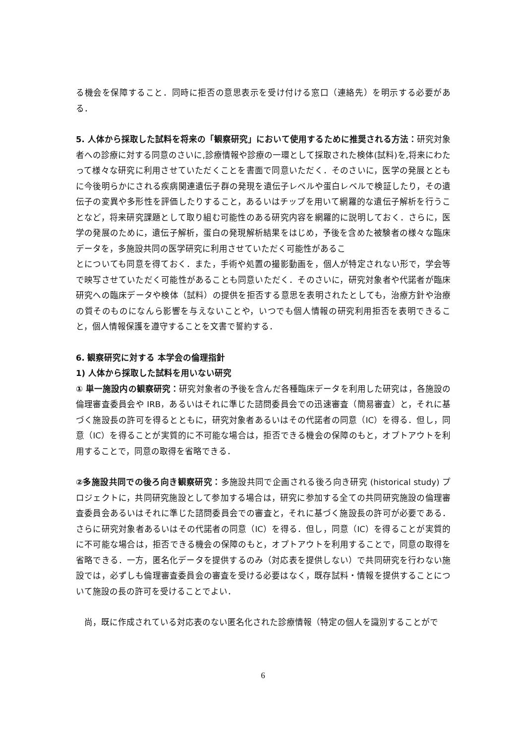る機会を保障すること．同時に拒否の意思表示を受け付ける窓口（連絡先）を明示する必要がある．
5. 人体から採取した試料を将来の「観察研究」において使用するために推奨される方法：研究対象者への診療に対する同意のさいに,診療情報や診療の一環として採取された検体(試料)を,将来にわたって様々な研究に利用させていただくことを書面で同意いただく．そのさいに，医学の発展とともに今後明らかにされる疾病関連遺伝子群の発現を遺伝子レベルや蛋白レベルで検証したり，その遺伝子の変異や多形性を評価したりすること，あるいはチップを用いて網羅的な遺伝子解析を行うことなど，将来研究課題として取り組む可能性のある研究内容を網羅的に説明しておく．さらに，医学の発展のために，遺伝子解析，蛋白の発現解析結果をはじめ，予後を含めた被験者の様々な臨床データを，多施設共同の医学研究に利用させていただく可能性があるこ
とについても同意を得ておく．また，手術や処置の撮影動画を，個人が特定されない形で，学会等で映写させていただく可能性があることも同意いただく．そのさいに，研究対象者や代諾者が臨床研究への臨床データや検体（試料）の提供を拒否する意思を表明されたとしても，治療方針や治療の質そのものになんら影響を与えないことや，いつでも個人情報の研究利用拒否を表明できること，個人情報保護を遵守することを文書で誓約する．
6. 観察研究に対する 本学会の倫理指針
1) 人体から採取した試料を用いない研究
① 単一施設内の観察研究：研究対象者の予後を含んだ各種臨床データを利用した研究は，各施設の倫理審査委員会や IRB，あるいはそれに準じた諮問委員会での迅速審査（簡易審査）と，それに基づく施設長の許可を得るとともに，研究対象者あるいはその代諾者の同意（IC）を得る．但し，同意（IC）を得ることが実質的に不可能な場合は，拒否できる機会の保障のもと，オプトアウトを利用することで，同意の取得を省略できる．
②多施設共同での後ろ向き観察研究：多施設共同で企画される後ろ向き研究 (historical study) プロジェクトに，共同研究施設として参加する場合は，研究に参加する全ての共同研究施設の倫理審査委員会あるいはそれに準じた諮問委員会での審査と，それに基づく施設長の許可が必要である．さらに研究対象者あるいはその代諾者の同意（IC）を得る．但し，同意（IC）を得ることが実質的に不可能な場合は，拒否できる機会の保障のもと，オプトアウトを利用することで，同意の取得を省略できる．一方，匿名化データを提供するのみ（対応表を提供しない）で共同研究を行わない施設では，必ずしも倫理審査委員会の審査を受ける必要はなく，既存試料・情報を提供することについて施設の長の許可を受けることでよい．
　尚，既に作成されている対応表のない匿名化された診療情報（特定の個人を識別することがで
6